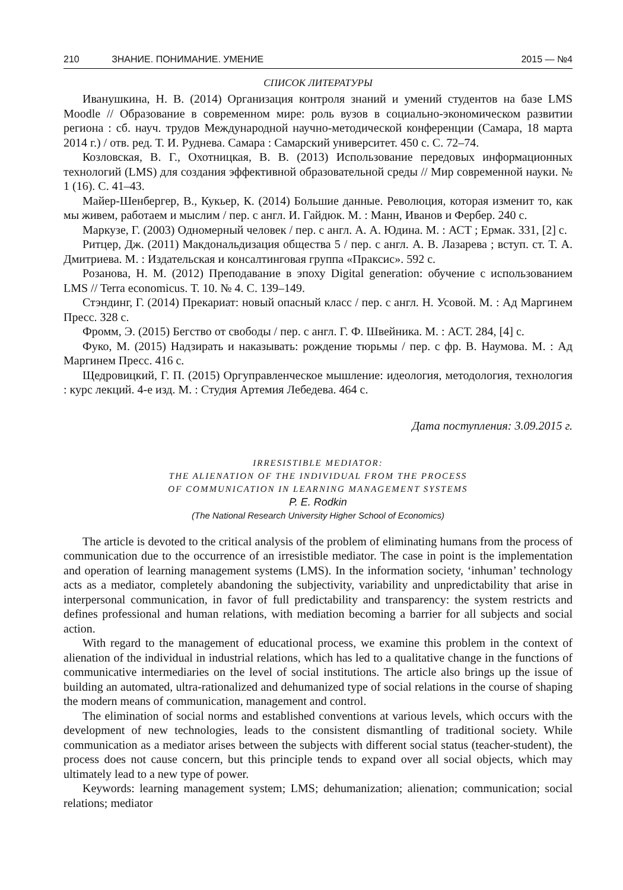210 ЗНАНИЕ. ПОНИМАНИЕ. УМЕНИЕ 2015 — №4
СПИСОК ЛИТЕРАТУРЫ
Иванушкина, Н. В. (2014) Организация контроля знаний и умений студентов на базе LMS Moodle // Образование в современном мире: роль вузов в социально-экономическом развитии региона : сб. науч. трудов Международной научно-методической конференции (Самара, 18 марта 2014 г.) / отв. ред. Т. И. Руднева. Самара : Самарский университет. 450 с. С. 72–74.
Козловская, В. Г., Охотницкая, В. В. (2013) Использование передовых информационных технологий (LMS) для создания эффективной образовательной среды // Мир современной науки. № 1 (16). С. 41–43.
Майер-Шенбергер, В., Кукьер, К. (2014) Большие данные. Революция, которая изменит то, как мы живем, работаем и мыслим / пер. с англ. И. Гайдюк. М. : Манн, Иванов и Фербер. 240 с.
Маркузе, Г. (2003) Одномерный человек / пер. с англ. А. А. Юдина. М. : АСТ ; Ермак. 331, [2] с.
Ритцер, Дж. (2011) Макдональдизация общества 5 / пер. с англ. А. В. Лазарева ; вступ. ст. Т. А. Дмитриева. М. : Издательская и консалтинговая группа «Праксис». 592 с.
Розанова, Н. М. (2012) Преподавание в эпоху Digital generation: обучение с использованием LMS // Terra economicus. Т. 10. № 4. С. 139–149.
Стэндинг, Г. (2014) Прекариат: новый опасный класс / пер. с англ. Н. Усовой. М. : Ад Маргинем Пресс. 328 с.
Фромм, Э. (2015) Бегство от свободы / пер. с англ. Г. Ф. Швейника. М. : АСТ. 284, [4] с.
Фуко, М. (2015) Надзирать и наказывать: рождение тюрьмы / пер. с фр. В. Наумова. М. : Ад Маргинем Пресс. 416 с.
Щедровицкий, Г. П. (2015) Оргуправленческое мышление: идеология, методология, технология : курс лекций. 4-е изд. М. : Студия Артемия Лебедева. 464 с.
Дата поступления: 3.09.2015 г.
IRRESISTIBLE MEDIATOR:
THE ALIENATION OF THE INDIVIDUAL FROM THE PROCESS
OF COMMUNICATION IN LEARNING MANAGEMENT SYSTEMS
P. E. Rodkin
(The National Research University Higher School of Economics)
The article is devoted to the critical analysis of the problem of eliminating humans from the process of communication due to the occurrence of an irresistible mediator. The case in point is the implementation and operation of learning management systems (LMS). In the information society, ‘inhuman’ technology acts as a mediator, completely abandoning the subjectivity, variability and unpredictability that arise in interpersonal communication, in favor of full predictability and transparency: the system restricts and defines professional and human relations, with mediation becoming a barrier for all subjects and social action.
With regard to the management of educational process, we examine this problem in the context of alienation of the individual in industrial relations, which has led to a qualitative change in the functions of communicative intermediaries on the level of social institutions. The article also brings up the issue of building an automated, ultra-rationalized and dehumanized type of social relations in the course of shaping the modern means of communication, management and control.
The elimination of social norms and established conventions at various levels, which occurs with the development of new technologies, leads to the consistent dismantling of traditional society. While communication as a mediator arises between the subjects with different social status (teacher-student), the process does not cause concern, but this principle tends to expand over all social objects, which may ultimately lead to a new type of power.
Keywords: learning management system; LMS; dehumanization; alienation; communication; social relations; mediator